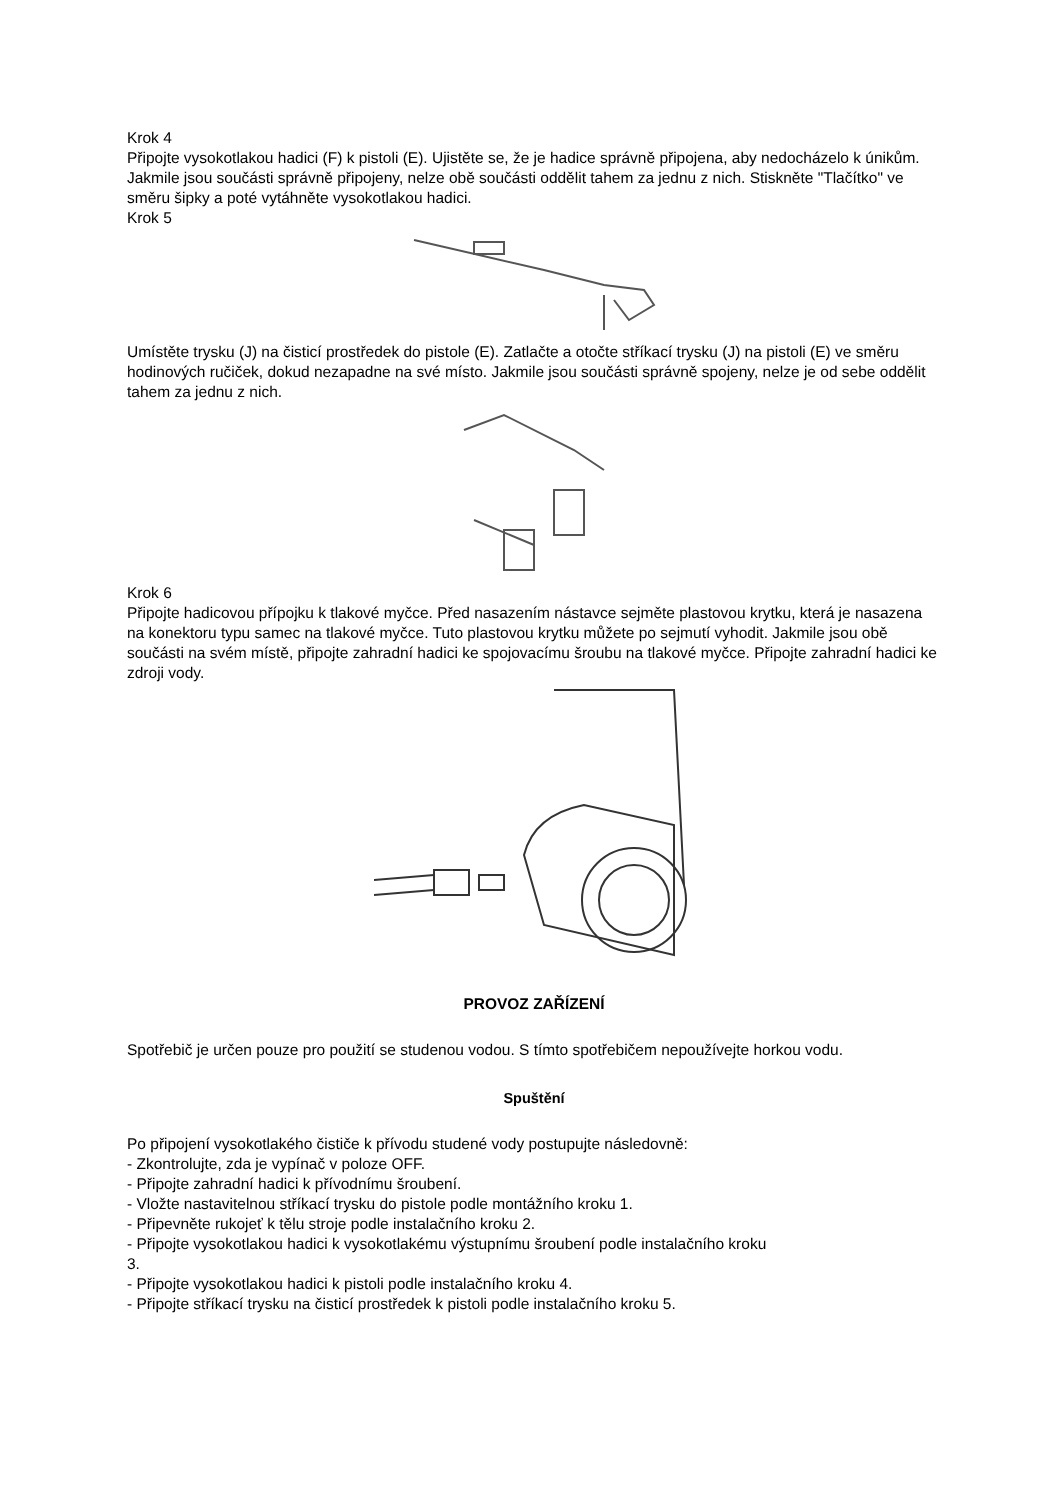Krok 4
Připojte vysokotlakou hadici (F) k pistoli (E). Ujistěte se, že je hadice správně připojena, aby nedocházelo k únikům. Jakmile jsou součásti správně připojeny, nelze obě součásti oddělit tahem za jednu z nich. Stiskněte "Tlačítko" ve směru šipky a poté vytáhněte vysokotlakou hadici.
Krok 5
Umístěte trysku (J) na čisticí prostředek do pistole (E). Zatlačte a otočte stříkací trysku (J) na pistoli (E) ve směru hodinových ručiček, dokud nezapadne na své místo. Jakmile jsou součásti správně spojeny, nelze je od sebe oddělit tahem za jednu z nich.
Krok 6
Připojte hadicovou přípojku k tlakové myčce. Před nasazením nástavce sejměte plastovou krytku, která je nasazena na konektoru typu samec na tlakové myčce. Tuto plastovou krytku můžete po sejmutí vyhodit. Jakmile jsou obě součásti na svém místě, připojte zahradní hadici ke spojovacímu šroubu na tlakové myčce. Připojte zahradní hadici ke zdroji vody.
PROVOZ ZAŘÍZENÍ
Spotřebič je určen pouze pro použití se studenou vodou. S tímto spotřebičem nepoužívejte horkou vodu.
Spuštění
Po připojení vysokotlakého čističe k přívodu studené vody postupujte následovně:
- Zkontrolujte, zda je vypínač v poloze OFF.
- Připojte zahradní hadici k přívodnímu šroubení.
- Vložte nastavitelnou stříkací trysku do pistole podle montážního kroku 1.
- Připevněte rukojeť k tělu stroje podle instalačního kroku 2.
- Připojte vysokotlakou hadici k vysokotlakému výstupnímu šroubení podle instalačního kroku
3.
- Připojte vysokotlakou hadici k pistoli podle instalačního kroku 4.
- Připojte stříkací trysku na čisticí prostředek k pistoli podle instalačního kroku 5.